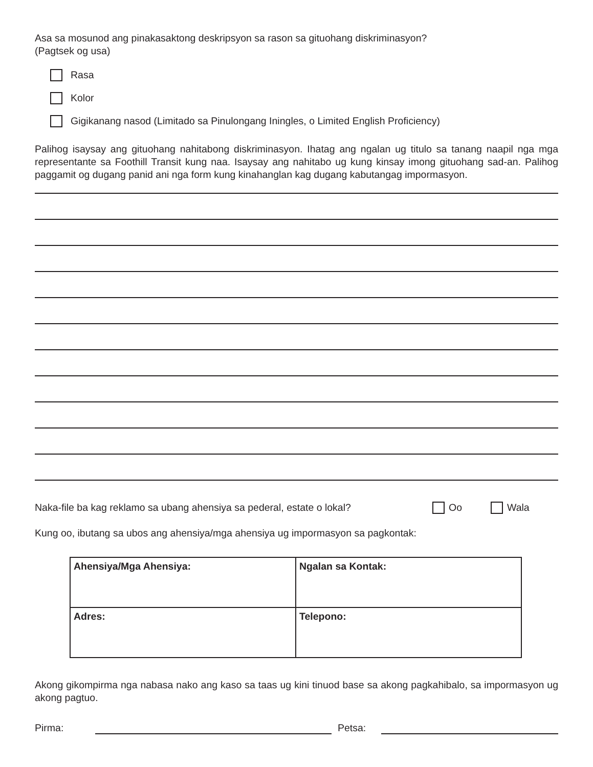Asa sa mosunod ang pinakasaktong deskripsyon sa rason sa gituohang diskriminasyon?
(Pagtsek og usa)
Rasa
Kolor
Gigikanang nasod (Limitado sa Pinulongang Iningles, o Limited English Proficiency)
Palihog isaysay ang gituohang nahitabong diskriminasyon. Ihatag ang ngalan ug titulo sa tanang naapil nga mga representante sa Foothill Transit kung naa. Isaysay ang nahitabo ug kung kinsay imong gituohang sad-an. Palihog paggamit og dugang panid ani nga form kung kinahanglan kag dugang kabutangag impormasyon.
Naka-file ba kag reklamo sa ubang ahensiya sa pederal, estate o lokal? Oo Wala
Kung oo, ibutang sa ubos ang ahensiya/mga ahensiya ug impormasyon sa pagkontak:
| Ahensiya/Mga Ahensiya: | Ngalan sa Kontak: |
| Adres: | Telepono: |
Akong gikompirma nga nabasa nako ang kaso sa taas ug kini tinuod base sa akong pagkahibalo, sa impormasyon ug akong pagtuo.
Pirma: Petsa: